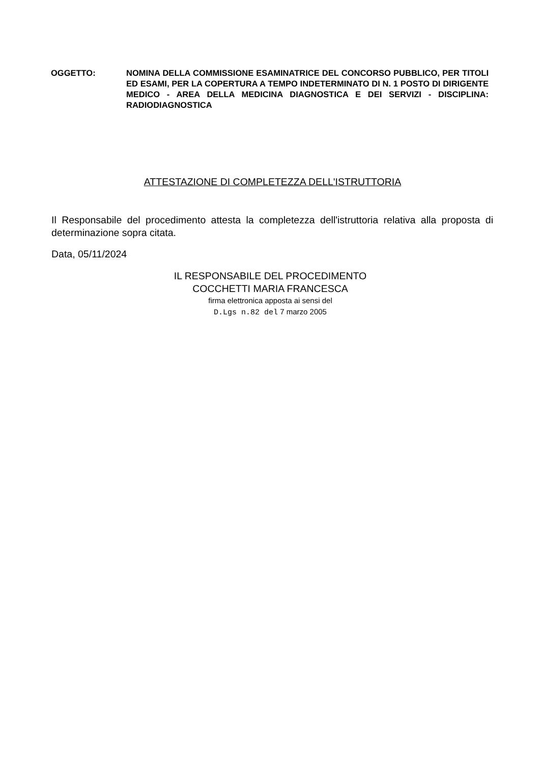OGGETTO: NOMINA DELLA COMMISSIONE ESAMINATRICE DEL CONCORSO PUBBLICO, PER TITOLI ED ESAMI, PER LA COPERTURA A TEMPO INDETERMINATO DI N. 1 POSTO DI DIRIGENTE MEDICO - AREA DELLA MEDICINA DIAGNOSTICA E DEI SERVIZI - DISCIPLINA: RADIODIAGNOSTICA
ATTESTAZIONE DI COMPLETEZZA DELL'ISTRUTTORIA
Il Responsabile del procedimento attesta la completezza dell'istruttoria relativa alla proposta di determinazione sopra citata.
Data, 05/11/2024
IL RESPONSABILE DEL PROCEDIMENTO
COCCHETTI MARIA FRANCESCA
firma elettronica apposta ai sensi del
D.Lgs n.82 del 7 marzo 2005